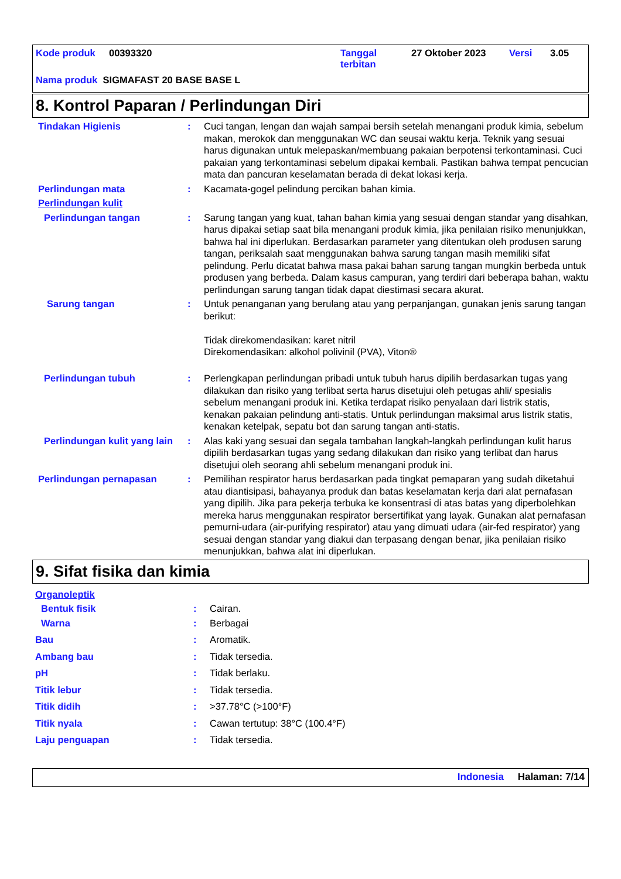Kode produk 00393320 Tanggal
terbitan 27 Oktober 2023 Versi 3.05
Nama produk SIGMAFAST 20 BASE BASE L
8. Kontrol Paparan / Perlindungan Diri
Tindakan Higienis : Cuci tangan, lengan dan wajah sampai bersih setelah menangani produk kimia, sebelum makan, merokok dan menggunakan WC dan seusai waktu kerja. Teknik yang sesuai harus digunakan untuk melepaskan/membuang pakaian berpotensi terkontaminasi. Cuci pakaian yang terkontaminasi sebelum dipakai kembali. Pastikan bahwa tempat pencucian mata dan pancuran keselamatan berada di dekat lokasi kerja.
Perlindungan mata : Kacamata-gogel pelindung percikan bahan kimia.
Perlindungan kulit
Perlindungan tangan : Sarung tangan yang kuat, tahan bahan kimia yang sesuai dengan standar yang disahkan, harus dipakai setiap saat bila menangani produk kimia, jika penilaian risiko menunjukkan, bahwa hal ini diperlukan. Berdasarkan parameter yang ditentukan oleh produsen sarung tangan, periksalah saat menggunakan bahwa sarung tangan masih memiliki sifat pelindung. Perlu dicatat bahwa masa pakai bahan sarung tangan mungkin berbeda untuk produsen yang berbeda. Dalam kasus campuran, yang terdiri dari beberapa bahan, waktu perlindungan sarung tangan tidak dapat diestimasi secara akurat.
Sarung tangan : Untuk penanganan yang berulang atau yang perpanjangan, gunakan jenis sarung tangan berikut:
Tidak direkomendasikan: karet nitril
Direkomendasikan: alkohol polivinil (PVA), Viton®
Perlindungan tubuh : Perlengkapan perlindungan pribadi untuk tubuh harus dipilih berdasarkan tugas yang dilakukan dan risiko yang terlibat serta harus disetujui oleh petugas ahli/ spesialis sebelum menangani produk ini. Ketika terdapat risiko penyalaan dari listrik statis, kenakan pakaian pelindung anti-statis. Untuk perlindungan maksimal arus listrik statis, kenakan ketelpak, sepatu bot dan sarung tangan anti-statis.
Perlindungan kulit yang lain
: Alas kaki yang sesuai dan segala tambahan langkah-langkah perlindungan kulit harus dipilih berdasarkan tugas yang sedang dilakukan dan risiko yang terlibat dan harus disetujui oleh seorang ahli sebelum menangani produk ini.
Perlindungan pernapasan : Pemilihan respirator harus berdasarkan pada tingkat pemaparan yang sudah diketahui atau diantisipasi, bahayanya produk dan batas keselamatan kerja dari alat pernafasan yang dipilih. Jika para pekerja terbuka ke konsentrasi di atas batas yang diperbolehkan mereka harus menggunakan respirator bersertifikat yang layak. Gunakan alat pernafasan pemurni-udara (air-purifying respirator) atau yang dimuati udara (air-fed respirator) yang sesuai dengan standar yang diakui dan terpasang dengan benar, jika penilaian risiko menunjukkan, bahwa alat ini diperlukan.
9. Sifat fisika dan kimia
Organoleptik
Bentuk fisik : Cairan.
Warna : Berbagai
Bau : Aromatik.
Ambang bau : Tidak tersedia.
pH : Tidak berlaku.
Titik lebur : Tidak tersedia.
Titik didih : >37.78°C (>100°F)
Titik nyala : Cawan tertutup: 38°C (100.4°F)
Laju penguapan : Tidak tersedia.
Indonesia Halaman: 7/14